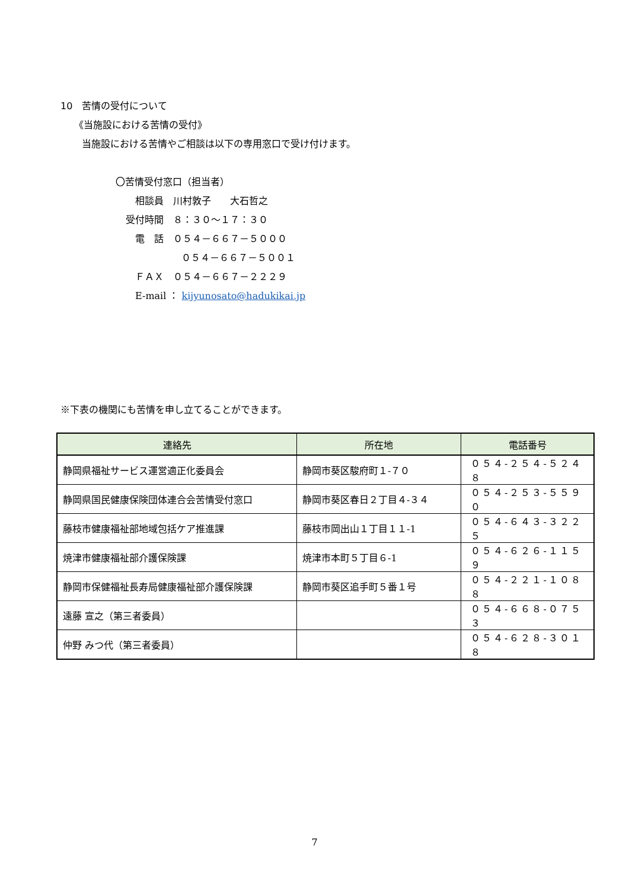10　苦情の受付について
《当施設における苦情の受付》
当施設における苦情やご相談は以下の専用窓口で受け付けます。
〇苦情受付窓口（担当者）
相談員　川村敦子　　大石哲之
受付時間　８：３０～１７：３０
電　話　０５４－６６７－５０００
０５４－６６７－５００１
ＦＡＸ　０５４－６６７－２２２９
E-mail ： kijyunosato@hadukikai.jp
※下表の機関にも苦情を申し立てることができます。
| 連絡先 | 所在地 | 電話番号 |
| --- | --- | --- |
| 静岡県福祉サービス運営適正化委員会 | 静岡市葵区駿府町１-７０ | ０５４-２５４-５２４８ |
| 静岡県国民健康保険団体連合会苦情受付窓口 | 静岡市葵区春日２丁目４-３４ | ０５４-２５３-５５９０ |
| 藤枝市健康福祉部地域包括ケア推進課 | 藤枝市岡出山１丁目１１-1 | ０５４-６４３-３２２５ |
| 焼津市健康福祉部介護保険課 | 焼津市本町５丁目６-1 | ０５４-６２６-１１５９ |
| 静岡市保健福祉長寿局健康福祉部介護保険課 | 静岡市葵区追手町５番１号 | ０５４-２２１-１０８８ |
| 遠藤 宣之（第三者委員） | | ０５４-６６８-０７５３ |
| 仲野 みつ代（第三者委員） | | ０５４-６２８-３０１８ |
7